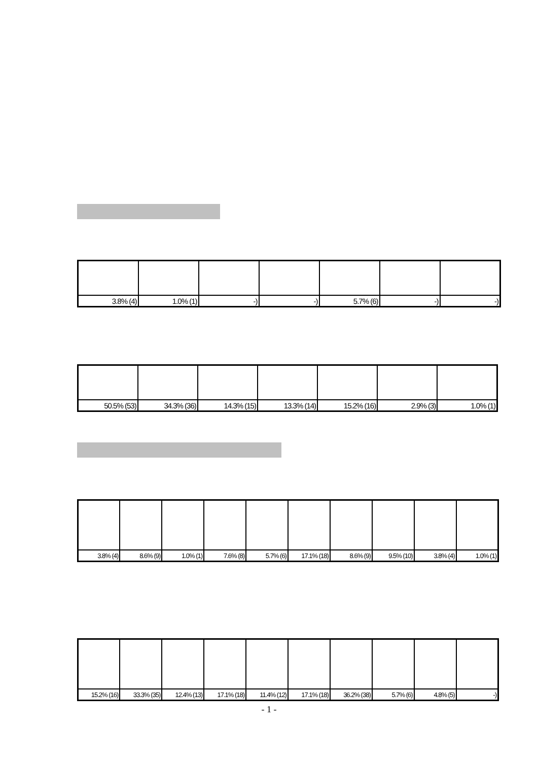| 3.8% (4) | 1.0% (1) | -) | -) | 5.7% (6) | -) | -) |
| 50.5% (53) | 34.3% (36) | 14.3% (15) | 13.3% (14) | 15.2% (16) | 2.9% (3) | 1.0% (1) |
| 3.8% (4) | 8.6% (9) | 1.0% (1) | 7.6% (8) | 5.7% (6) | 17.1% (18) | 8.6% (9) | 9.5% (10) | 3.8% (4) | 1.0% (1) |
| 15.2% (16) | 33.3% (35) | 12.4% (13) | 17.1% (18) | 11.4% (12) | 17.1% (18) | 36.2% (38) | 5.7% (6) | 4.8% (5) | -) |
- 1 -